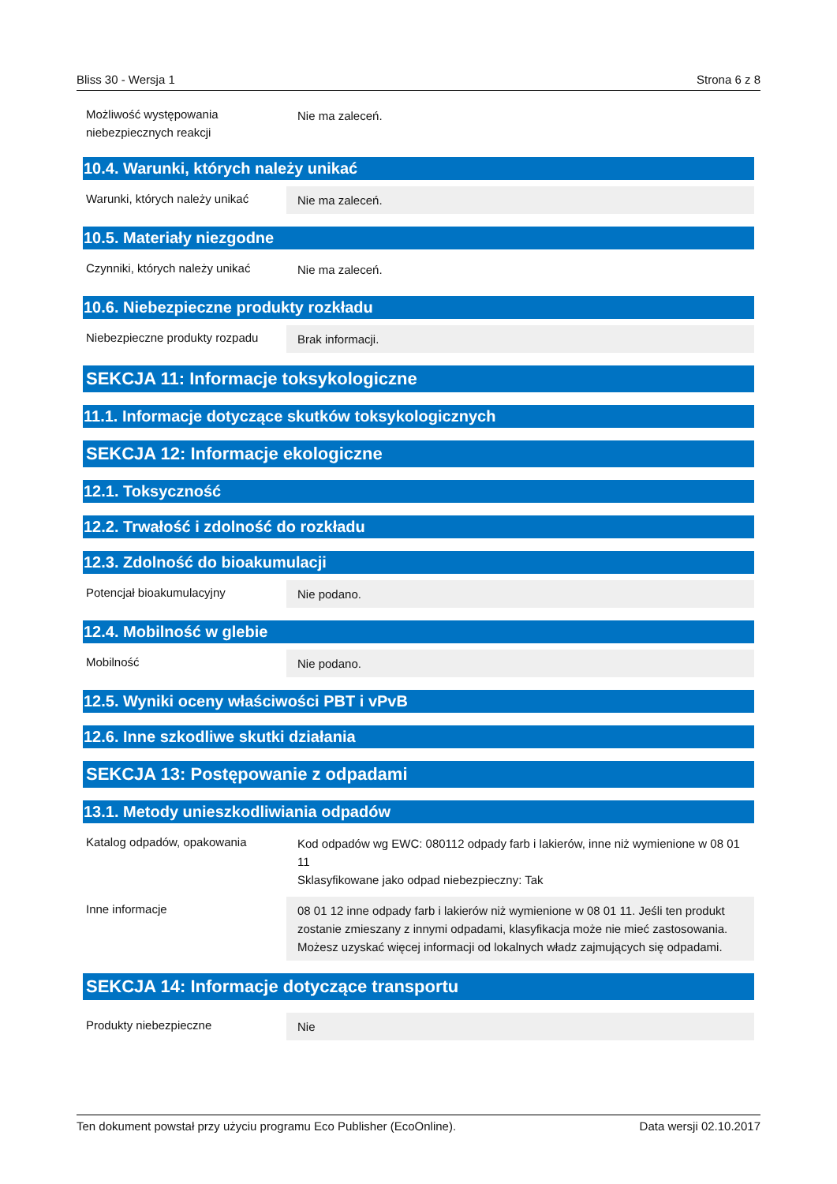Bliss 30 - Wersja 1 Strona 6 z 8
Możliwość występowania niebezpiecznych reakcji
Nie ma zaleceń.
10.4. Warunki, których należy unikać
Warunki, których należy unikać
Nie ma zaleceń.
10.5. Materiały niezgodne
Czynniki, których należy unikać
Nie ma zaleceń.
10.6. Niebezpieczne produkty rozkładu
Niebezpieczne produkty rozpadu
Brak informacji.
SEKCJA 11: Informacje toksykologiczne
11.1. Informacje dotyczące skutków toksykologicznych
SEKCJA 12: Informacje ekologiczne
12.1. Toksyczność
12.2. Trwałość i zdolność do rozkładu
12.3. Zdolność do bioakumulacji
Potencjał bioakumulacyjny Nie podano.
12.4. Mobilność w glebie
Mobilność Nie podano.
12.5. Wyniki oceny właściwości PBT i vPvB
12.6. Inne szkodliwe skutki działania
SEKCJA 13: Postępowanie z odpadami
13.1. Metody unieszkodliwiania odpadów
Katalog odpadów, opakowania Kod odpadów wg EWC: 080112 odpady farb i lakierów, inne niż wymienione w 08 01 11
Sklasyfikowane jako odpad niebezpieczny: Tak
Inne informacje 08 01 12 inne odpady farb i lakierów niż wymienione w 08 01 11. Jeśli ten produkt zostanie zmieszany z innymi odpadami, klasyfikacja może nie mieć zastosowania. Możesz uzyskać więcej informacji od lokalnych władz zajmujących się odpadami.
SEKCJA 14: Informacje dotyczące transportu
Produkty niebezpieczne Nie
Ten dokument powstał przy użyciu programu Eco Publisher (EcoOnline). Data wersji 02.10.2017